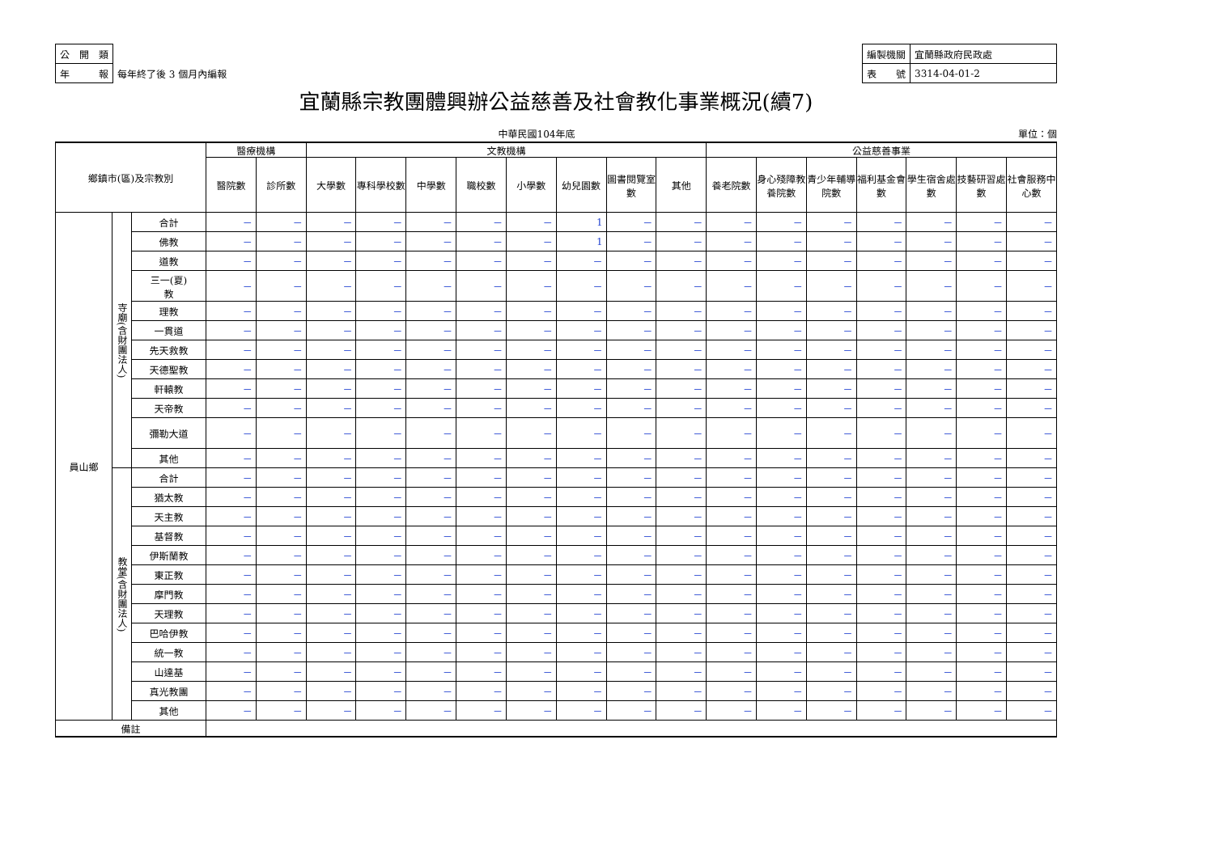| 公 開 類 | |
| 年 報 | 每年終了後 3 個月內編報 |
| 編製機關 | 宜蘭縣政府民政處 |
| 表 號 | 3314-04-01-2 |
宜蘭縣宗教團體興辦公益慈善及社會教化事業概況(續7)
中華民國104年底 單位：個
| 鄉鎮市(區)及宗教別 | | | 醫療機構 | | 文教機構 | | | | | | | | 公益慈善事業 | | | | | | |
| --- | --- | --- | --- | --- | --- | --- | --- | --- | --- | --- | --- | --- | --- | --- | --- | --- | --- | --- | --- |
| | | | 醫院數 | 診所數 | 大學數 | 專科學校數 | 中學數 | 職校數 | 小學數 | 幼兒園數 | 圖書閱覽室數 | 其他 | 養老院數 | 身心殘障教養院數 | 青少年輔導院數 | 福利基金會數 | 學生宿舍處數 | 技藝研習處數 | 社會服務中心數 |
| 員山鄉 | 寺廟(含財團法人) | 合計 | － | － | － | － | － | － | － | 1 | － | － | － | － | － | － | － | － | － |
| | | 佛教 | － | － | － | － | － | － | － | 1 | － | － | － | － | － | － | － | － | － |
| | | 道教 | － | － | － | － | － | － | － | － | － | － | － | － | － | － | － | － | － |
| | | 三一(夏) 教 | － | － | － | － | － | － | － | － | － | － | － | － | － | － | － | － | － |
| | | 理教 | － | － | － | － | － | － | － | － | － | － | － | － | － | － | － | － | － |
| | | 一貫道 | － | － | － | － | － | － | － | － | － | － | － | － | － | － | － | － | － |
| | | 先天救教 | － | － | － | － | － | － | － | － | － | － | － | － | － | － | － | － | － |
| | | 天德聖教 | － | － | － | － | － | － | － | － | － | － | － | － | － | － | － | － | － |
| | | 軒轅教 | － | － | － | － | － | － | － | － | － | － | － | － | － | － | － | － | － |
| | | 天帝教 | － | － | － | － | － | － | － | － | － | － | － | － | － | － | － | － | － |
| | | 彌勒大道 | － | － | － | － | － | － | － | － | － | － | － | － | － | － | － | － | － |
| | | 其他 | － | － | － | － | － | － | － | － | － | － | － | － | － | － | － | － | － |
| | 教堂(含財團法人) | 合計 | － | － | － | － | － | － | － | － | － | － | － | － | － | － | － | － | － |
| | | 猶太教 | － | － | － | － | － | － | － | － | － | － | － | － | － | － | － | － | － |
| | | 天主教 | － | － | － | － | － | － | － | － | － | － | － | － | － | － | － | － | － |
| | | 基督教 | － | － | － | － | － | － | － | － | － | － | － | － | － | － | － | － | － |
| | | 伊斯蘭教 | － | － | － | － | － | － | － | － | － | － | － | － | － | － | － | － | － |
| | | 東正教 | － | － | － | － | － | － | － | － | － | － | － | － | － | － | － | － | － |
| | | 摩門教 | － | － | － | － | － | － | － | － | － | － | － | － | － | － | － | － | － |
| | | 天理教 | － | － | － | － | － | － | － | － | － | － | － | － | － | － | － | － | － |
| | | 巴哈伊教 | － | － | － | － | － | － | － | － | － | － | － | － | － | － | － | － | － |
| | | 統一教 | － | － | － | － | － | － | － | － | － | － | － | － | － | － | － | － | － |
| | | 山達基 | － | － | － | － | － | － | － | － | － | － | － | － | － | － | － | － | － |
| | | 真光教團 | － | － | － | － | － | － | － | － | － | － | － | － | － | － | － | － | － |
| | | 其他 | － | － | － | － | － | － | － | － | － | － | － | － | － | － | － | － | － |
| 備註 | | | | | | | | | | | | | | | | | | | |